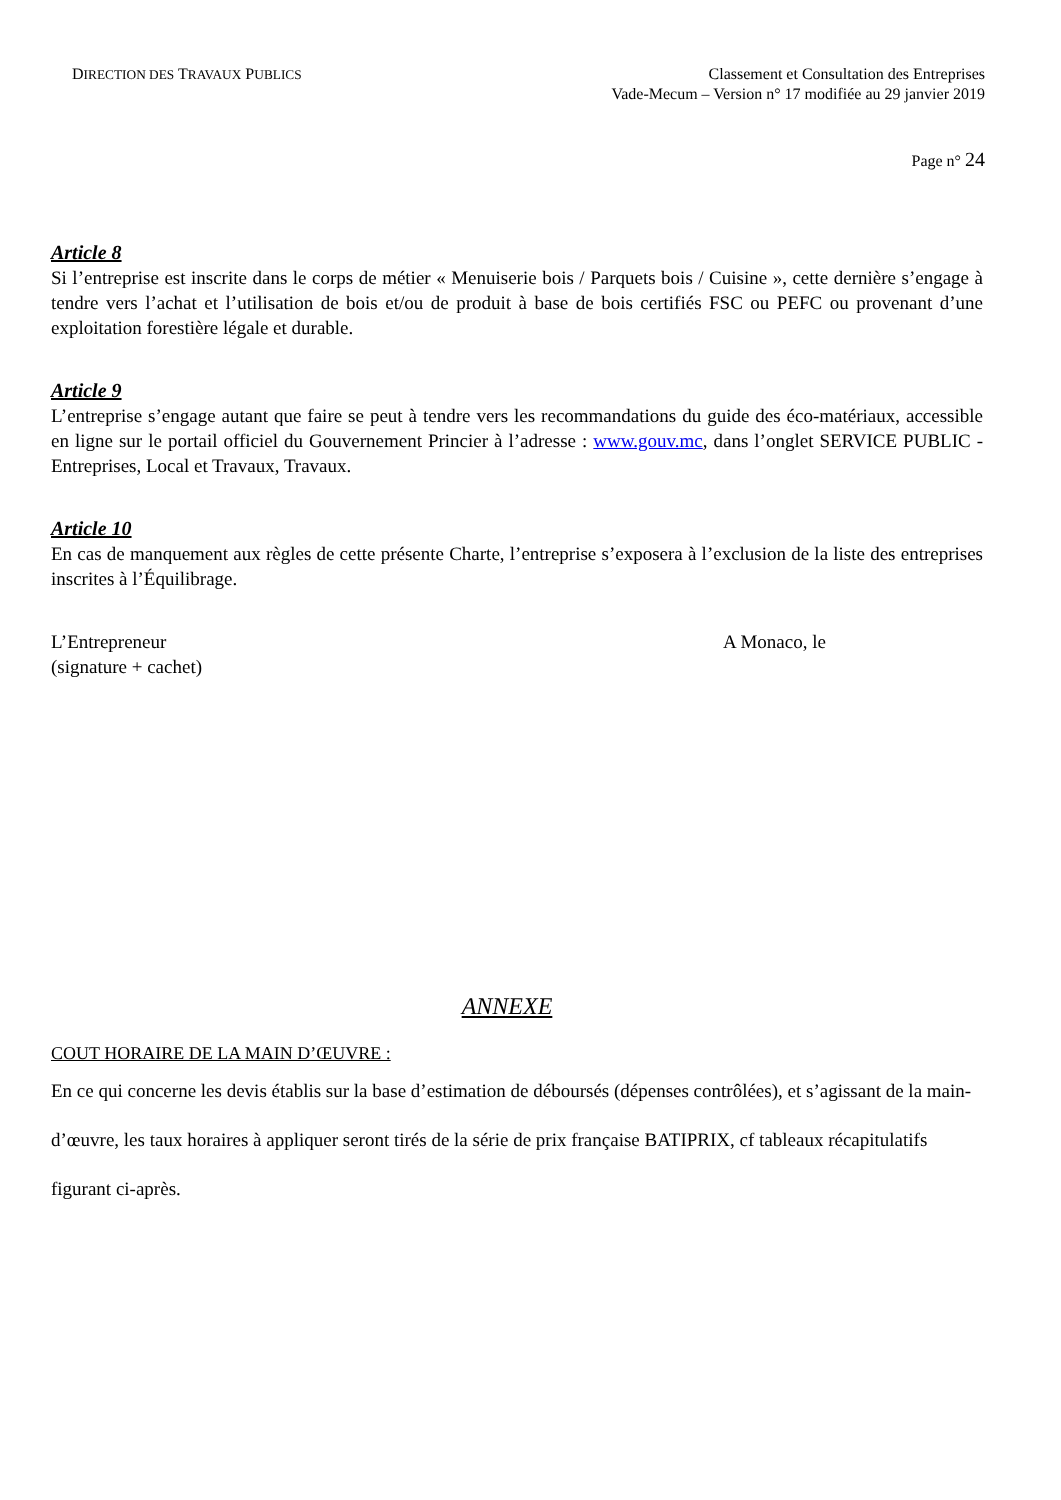DIRECTION DES TRAVAUX PUBLICS
Classement et Consultation des Entreprises
Vade-Mecum – Version n° 17 modifiée au 29 janvier 2019
Page n° 24
Article 8
Si l’entreprise est inscrite dans le corps de métier « Menuiserie bois / Parquets bois / Cuisine », cette dernière s’engage à tendre vers l’achat et l’utilisation de bois et/ou de produit à base de bois certifiés FSC ou PEFC ou provenant d’une exploitation forestière légale et durable.
Article 9
L’entreprise s’engage autant que faire se peut à tendre vers les recommandations du guide des éco-matériaux, accessible en ligne sur le portail officiel du Gouvernement Princier à l’adresse : www.gouv.mc, dans l’onglet SERVICE PUBLIC - Entreprises, Local et Travaux, Travaux.
Article 10
En cas de manquement aux règles de cette présente Charte, l’entreprise s’exposera à l’exclusion de la liste des entreprises inscrites à l’Équilibrage.
L’Entrepreneur
(signature + cachet)
A Monaco, le
ANNEXE
COUT HORAIRE DE LA MAIN D’ŒUVRE :
En ce qui concerne les devis établis sur la base d’estimation de déboursés (dépenses contrôlées), et s’agissant de la main-d’œuvre, les taux horaires à appliquer seront tirés de la série de prix française BATIPRIX, cf tableaux récapitulatifs figurant ci-après.